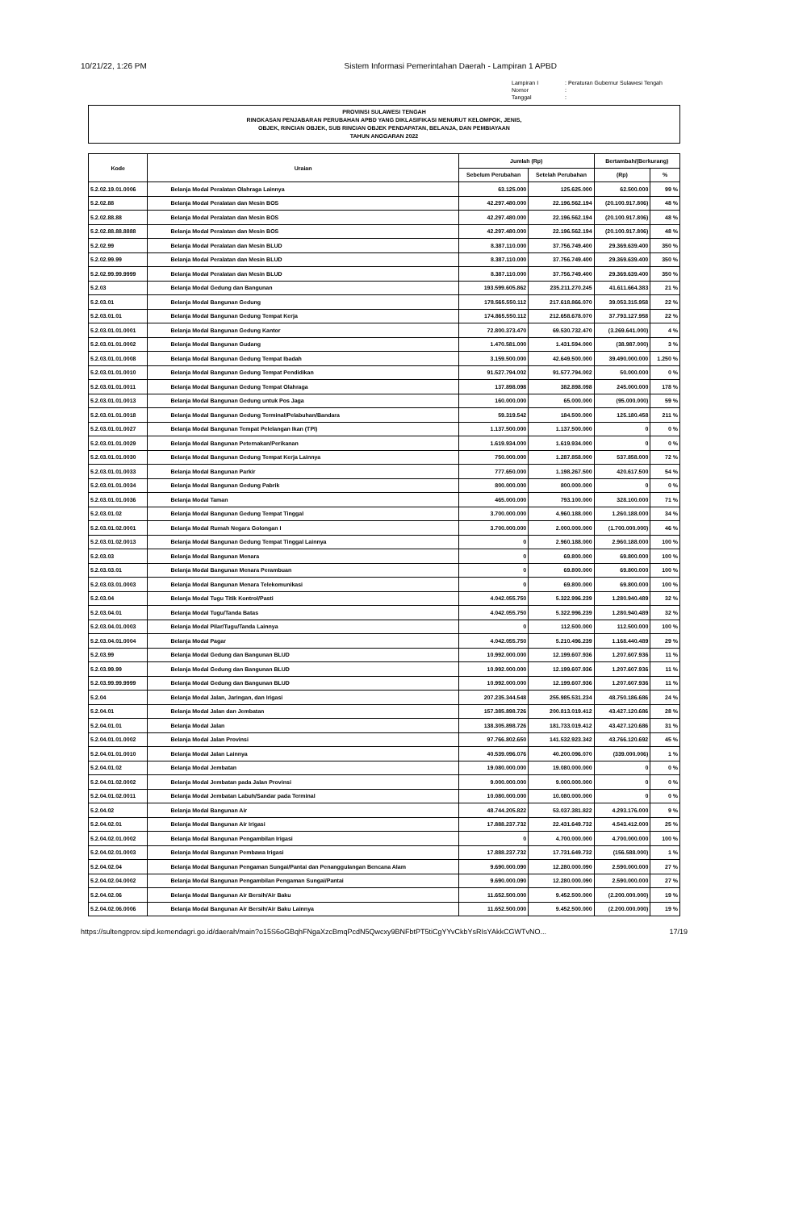10/21/22, 1:26 PM Sistem Informasi Pemerintahan Daerah - Lampiran 1 APBD
Lampiran I: Peraturan Gubernur Sulawesi Tengah Nomor: Tanggal:
PROVINSI SULAWESI TENGAH
RINGKASAN PENJABARAN PERUBAHAN APBD YANG DIKLASIFIKASI MENURUT KELOMPOK, JENIS,
OBJEK, RINCIAN OBJEK, SUB RINCIAN OBJEK PENDAPATAN, BELANJA, DAN PEMBIAYAAN
TAHUN ANGGARAN 2022
| Kode | Uraian | Jumlah (Rp) | | Bertambah/(Berkurang) | |
| --- | --- | --- | --- | --- | --- |
| | | Sebelum Perubahan | Setelah Perubahan | (Rp) | % |
| 5.2.02.19.01.0006 | Belanja Modal Peralatan Olahraga Lainnya | 63.125.000 | 125.625.000 | 62.500.000 | 99 % |
| 5.2.02.88 | Belanja Modal Peralatan dan Mesin BOS | 42.297.480.000 | 22.196.562.194 | (20.100.917.806) | 48 % |
| 5.2.02.88.88 | Belanja Modal Peralatan dan Mesin BOS | 42.297.480.000 | 22.196.562.194 | (20.100.917.806) | 48 % |
| 5.2.02.88.88.8888 | Belanja Modal Peralatan dan Mesin BOS | 42.297.480.000 | 22.196.562.194 | (20.100.917.806) | 48 % |
| 5.2.02.99 | Belanja Modal Peralatan dan Mesin BLUD | 8.387.110.000 | 37.756.749.400 | 29.369.639.400 | 350 % |
| 5.2.02.99.99 | Belanja Modal Peralatan dan Mesin BLUD | 8.387.110.000 | 37.756.749.400 | 29.369.639.400 | 350 % |
| 5.2.02.99.99.9999 | Belanja Modal Peralatan dan Mesin BLUD | 8.387.110.000 | 37.756.749.400 | 29.369.639.400 | 350 % |
| 5.2.03 | Belanja Modal Gedung dan Bangunan | 193.599.605.862 | 235.211.270.245 | 41.611.664.383 | 21 % |
| 5.2.03.01 | Belanja Modal Bangunan Gedung | 178.565.550.112 | 217.618.866.070 | 39.053.315.958 | 22 % |
| 5.2.03.01.01 | Belanja Modal Bangunan Gedung Tempat Kerja | 174.865.550.112 | 212.658.678.070 | 37.793.127.958 | 22 % |
| 5.2.03.01.01.0001 | Belanja Modal Bangunan Gedung Kantor | 72.800.373.470 | 69.530.732.470 | (3.269.641.000) | 4 % |
| 5.2.03.01.01.0002 | Belanja Modal Bangunan Gudang | 1.470.581.000 | 1.431.594.000 | (38.987.000) | 3 % |
| 5.2.03.01.01.0008 | Belanja Modal Bangunan Gedung Tempat Ibadah | 3.159.500.000 | 42.649.500.000 | 39.490.000.000 | 1.250 % |
| 5.2.03.01.01.0010 | Belanja Modal Bangunan Gedung Tempat Pendidikan | 91.527.794.002 | 91.577.794.002 | 50.000.000 | 0 % |
| 5.2.03.01.01.0011 | Belanja Modal Bangunan Gedung Tempat Olahraga | 137.898.098 | 382.898.098 | 245.000.000 | 178 % |
| 5.2.03.01.01.0013 | Belanja Modal Bangunan Gedung untuk Pos Jaga | 160.000.000 | 65.000.000 | (95.000.000) | 59 % |
| 5.2.03.01.01.0018 | Belanja Modal Bangunan Gedung Terminal/Pelabuhan/Bandara | 59.319.542 | 184.500.000 | 125.180.458 | 211 % |
| 5.2.03.01.01.0027 | Belanja Modal Bangunan Tempat Pelelangan Ikan (TPI) | 1.137.500.000 | 1.137.500.000 | 0 | 0 % |
| 5.2.03.01.01.0029 | Belanja Modal Bangunan Peternakan/Perikanan | 1.619.934.000 | 1.619.934.000 | 0 | 0 % |
| 5.2.03.01.01.0030 | Belanja Modal Bangunan Gedung Tempat Kerja Lainnya | 750.000.000 | 1.287.858.000 | 537.858.000 | 72 % |
| 5.2.03.01.01.0033 | Belanja Modal Bangunan Parkir | 777.650.000 | 1.198.267.500 | 420.617.500 | 54 % |
| 5.2.03.01.01.0034 | Belanja Modal Bangunan Gedung Pabrik | 800.000.000 | 800.000.000 | 0 | 0 % |
| 5.2.03.01.01.0036 | Belanja Modal Taman | 465.000.000 | 793.100.000 | 328.100.000 | 71 % |
| 5.2.03.01.02 | Belanja Modal Bangunan Gedung Tempat Tinggal | 3.700.000.000 | 4.960.188.000 | 1.260.188.000 | 34 % |
| 5.2.03.01.02.0001 | Belanja Modal Rumah Negara Golongan I | 3.700.000.000 | 2.000.000.000 | (1.700.000.000) | 46 % |
| 5.2.03.01.02.0013 | Belanja Modal Bangunan Gedung Tempat Tinggal Lainnya | 0 | 2.960.188.000 | 2.960.188.000 | 100 % |
| 5.2.03.03 | Belanja Modal Bangunan Menara | 0 | 69.800.000 | 69.800.000 | 100 % |
| 5.2.03.03.01 | Belanja Modal Bangunan Menara Perambuan | 0 | 69.800.000 | 69.800.000 | 100 % |
| 5.2.03.03.01.0003 | Belanja Modal Bangunan Menara Telekomunikasi | 0 | 69.800.000 | 69.800.000 | 100 % |
| 5.2.03.04 | Belanja Modal Tugu Titik Kontrol/Pasti | 4.042.055.750 | 5.322.996.239 | 1.280.940.489 | 32 % |
| 5.2.03.04.01 | Belanja Modal Tugu/Tanda Batas | 4.042.055.750 | 5.322.996.239 | 1.280.940.489 | 32 % |
| 5.2.03.04.01.0003 | Belanja Modal Pilar/Tugu/Tanda Lainnya | 0 | 112.500.000 | 112.500.000 | 100 % |
| 5.2.03.04.01.0004 | Belanja Modal Pagar | 4.042.055.750 | 5.210.496.239 | 1.168.440.489 | 29 % |
| 5.2.03.99 | Belanja Modal Gedung dan Bangunan BLUD | 10.992.000.000 | 12.199.607.936 | 1.207.607.936 | 11 % |
| 5.2.03.99.99 | Belanja Modal Gedung dan Bangunan BLUD | 10.992.000.000 | 12.199.607.936 | 1.207.607.936 | 11 % |
| 5.2.03.99.99.9999 | Belanja Modal Gedung dan Bangunan BLUD | 10.992.000.000 | 12.199.607.936 | 1.207.607.936 | 11 % |
| 5.2.04 | Belanja Modal Jalan, Jaringan, dan Irigasi | 207.235.344.548 | 255.985.531.234 | 48.750.186.686 | 24 % |
| 5.2.04.01 | Belanja Modal Jalan dan Jembatan | 157.385.898.726 | 200.813.019.412 | 43.427.120.686 | 28 % |
| 5.2.04.01.01 | Belanja Modal Jalan | 138.305.898.726 | 181.733.019.412 | 43.427.120.686 | 31 % |
| 5.2.04.01.01.0002 | Belanja Modal Jalan Provinsi | 97.766.802.650 | 141.532.923.342 | 43.766.120.692 | 45 % |
| 5.2.04.01.01.0010 | Belanja Modal Jalan Lainnya | 40.539.096.076 | 40.200.096.070 | (339.000.006) | 1 % |
| 5.2.04.01.02 | Belanja Modal Jembatan | 19.080.000.000 | 19.080.000.000 | 0 | 0 % |
| 5.2.04.01.02.0002 | Belanja Modal Jembatan pada Jalan Provinsi | 9.000.000.000 | 9.000.000.000 | 0 | 0 % |
| 5.2.04.01.02.0011 | Belanja Modal Jembatan Labuh/Sandar pada Terminal | 10.080.000.000 | 10.080.000.000 | 0 | 0 % |
| 5.2.04.02 | Belanja Modal Bangunan Air | 48.744.205.822 | 53.037.381.822 | 4.293.176.000 | 9 % |
| 5.2.04.02.01 | Belanja Modal Bangunan Air Irigasi | 17.888.237.732 | 22.431.649.732 | 4.543.412.000 | 25 % |
| 5.2.04.02.01.0002 | Belanja Modal Bangunan Pengambilan Irigasi | 0 | 4.700.000.000 | 4.700.000.000 | 100 % |
| 5.2.04.02.01.0003 | Belanja Modal Bangunan Pembawa Irigasi | 17.888.237.732 | 17.731.649.732 | (156.588.000) | 1 % |
| 5.2.04.02.04 | Belanja Modal Bangunan Pengaman Sungai/Pantai dan Penanggulangan Bencana Alam | 9.690.000.090 | 12.280.000.090 | 2.590.000.000 | 27 % |
| 5.2.04.02.04.0002 | Belanja Modal Bangunan Pengambilan Pengaman Sungai/Pantai | 9.690.000.090 | 12.280.000.090 | 2.590.000.000 | 27 % |
| 5.2.04.02.06 | Belanja Modal Bangunan Air Bersih/Air Baku | 11.652.500.000 | 9.452.500.000 | (2.200.000.000) | 19 % |
| 5.2.04.02.06.0006 | Belanja Modal Bangunan Air Bersih/Air Baku Lainnya | 11.652.500.000 | 9.452.500.000 | (2.200.000.000) | 19 % |
https://sultengprov.sipd.kemendagri.go.id/daerah/main?o15S6oGBqhFNgaXzcBmqPcdN5Qwcxy9BNFbtPT5tiCgYYvCkbYsRIsYAkkCGWTvNO... 17/19